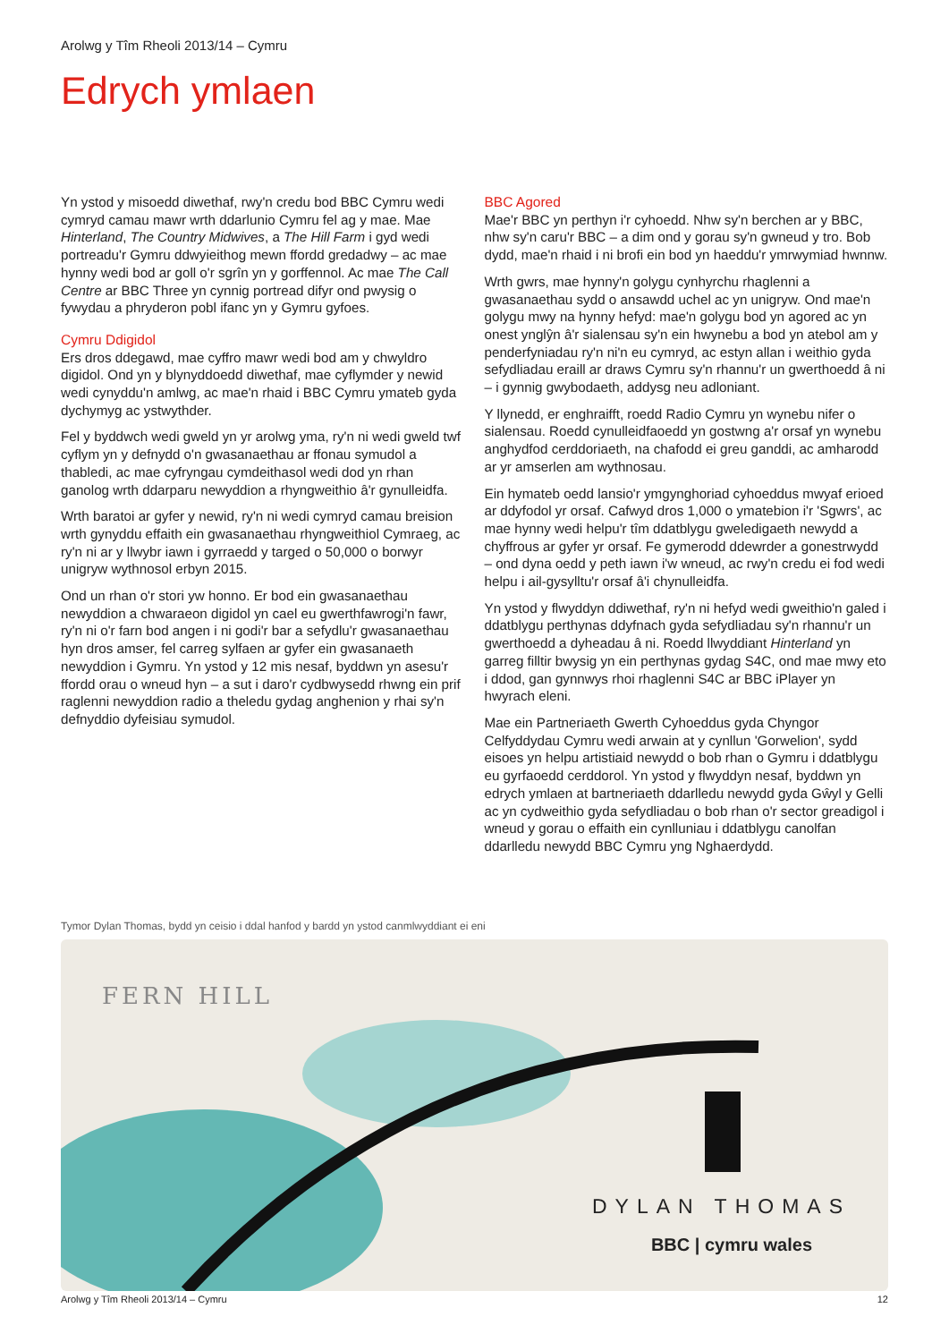Arolwg y Tîm Rheoli 2013/14 – Cymru
Edrych ymlaen
Yn ystod y misoedd diwethaf, rwy'n credu bod BBC Cymru wedi cymryd camau mawr wrth ddarlunio Cymru fel ag y mae. Mae Hinterland, The Country Midwives, a The Hill Farm i gyd wedi portreadu'r Gymru ddwyieithog mewn ffordd gredadwy – ac mae hynny wedi bod ar goll o'r sgrîn yn y gorffennol. Ac mae The Call Centre ar BBC Three yn cynnig portread difyr ond pwysig o fywydau a phryderon pobl ifanc yn y Gymru gyfoes.
Cymru Ddigidol
Ers dros ddegawd, mae cyffro mawr wedi bod am y chwyldro digidol. Ond yn y blynyddoedd diwethaf, mae cyflymder y newid wedi cynyddu'n amlwg, ac mae'n rhaid i BBC Cymru ymateb gyda dychymyg ac ystwythder.
Fel y byddwch wedi gweld yn yr arolwg yma, ry'n ni wedi gweld twf cyflym yn y defnydd o'n gwasanaethau ar ffonau symudol a thabledi, ac mae cyfryngau cymdeithasol wedi dod yn rhan ganolog wrth ddarparu newyddion a rhyngweithio â'r gynulleidfa.
Wrth baratoi ar gyfer y newid, ry'n ni wedi cymryd camau breision wrth gynyddu effaith ein gwasanaethau rhyngweithiol Cymraeg, ac ry'n ni ar y llwybr iawn i gyrraedd y targed o 50,000 o borwyr unigryw wythnosol erbyn 2015.
Ond un rhan o'r stori yw honno. Er bod ein gwasanaethau newyddion a chwaraeon digidol yn cael eu gwerthfawrogi'n fawr, ry'n ni o'r farn bod angen i ni godi'r bar a sefydlu'r gwasanaethau hyn dros amser, fel carreg sylfaen ar gyfer ein gwasanaeth newyddion i Gymru. Yn ystod y 12 mis nesaf, byddwn yn asesu'r ffordd orau o wneud hyn – a sut i daro'r cydbwysedd rhwng ein prif raglenni newyddion radio a theledu gydag anghenion y rhai sy'n defnyddio dyfeisiau symudol.
BBC Agored
Mae'r BBC yn perthyn i'r cyhoedd. Nhw sy'n berchen ar y BBC, nhw sy'n caru'r BBC – a dim ond y gorau sy'n gwneud y tro. Bob dydd, mae'n rhaid i ni brofi ein bod yn haeddu'r ymrwymiad hwnnw.
Wrth gwrs, mae hynny'n golygu cynhyrchu rhaglenni a gwasanaethau sydd o ansawdd uchel ac yn unigryw. Ond mae'n golygu mwy na hynny hefyd: mae'n golygu bod yn agored ac yn onest ynglŷn â'r sialensau sy'n ein hwynebu a bod yn atebol am y penderfyniadau ry'n ni'n eu cymryd, ac estyn allan i weithio gyda sefydliadau eraill ar draws Cymru sy'n rhannu'r un gwerthoedd â ni – i gynnig gwybodaeth, addysg neu adloniant.
Y llynedd, er enghraifft, roedd Radio Cymru yn wynebu nifer o sialensau. Roedd cynulleidfaoedd yn gostwng a'r orsaf yn wynebu anghydfod cerddoriaeth, na chafodd ei greu ganddi, ac amharodd ar yr amserlen am wythnosau.
Ein hymateb oedd lansio'r ymgynghoriad cyhoeddus mwyaf erioed ar ddyfodol yr orsaf. Cafwyd dros 1,000 o ymatebion i'r 'Sgwrs', ac mae hynny wedi helpu'r tîm ddatblygu gweledigaeth newydd a chyffrous ar gyfer yr orsaf. Fe gymerodd ddewrder a gonestrwydd – ond dyna oedd y peth iawn i'w wneud, ac rwy'n credu ei fod wedi helpu i ail-gysylltu'r orsaf â'i chynulleidfa.
Yn ystod y flwyddyn ddiwethaf, ry'n ni hefyd wedi gweithio'n galed i ddatblygu perthynas ddyfnach gyda sefydliadau sy'n rhannu'r un gwerthoedd a dyheadau â ni. Roedd llwyddiant Hinterland yn garreg filltir bwysig yn ein perthynas gydag S4C, ond mae mwy eto i ddod, gan gynnwys rhoi rhaglenni S4C ar BBC iPlayer yn hwyrach eleni.
Mae ein Partneriaeth Gwerth Cyhoeddus gyda Chyngor Celfyddydau Cymru wedi arwain at y cynllun 'Gorwelion', sydd eisoes yn helpu artistiaid newydd o bob rhan o Gymru i ddatblygu eu gyrfaoedd cerddorol. Yn ystod y flwyddyn nesaf, byddwn yn edrych ymlaen at bartneriaeth ddarlledu newydd gyda Gŵyl y Gelli ac yn cydweithio gyda sefydliadau o bob rhan o'r sector greadigol i wneud y gorau o effaith ein cynlluniau i ddatblygu canolfan ddarlledu newydd BBC Cymru yng Nghaerdydd.
Tymor Dylan Thomas, bydd yn ceisio i ddal hanfod y bardd yn ystod canmlwyddiant ei eni
FERN HILL
DYLAN THOMAS
BBC | cymru wales
Arolwg y Tîm Rheoli 2013/14 – Cymru 12